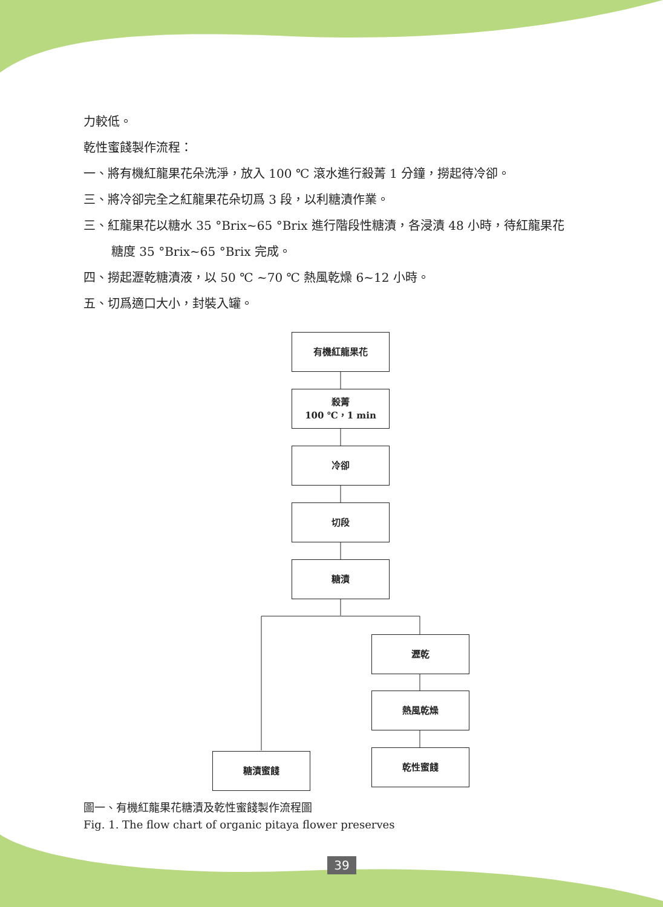力較低。
乾性蜜餞製作流程：
一、將有機紅龍果花朵洗淨，放入 100 ℃ 滾水進行殺菁 1 分鐘，撈起待冷卻。
三、將冷卻完全之紅龍果花朵切爲 3 段，以利糖漬作業。
三、紅龍果花以糖水 35 °Brix~65 °Brix 進行階段性糖漬，各浸漬 48 小時，待紅龍果花
糖度 35 °Brix~65 °Brix 完成。
四、撈起瀝乾糖漬液，以 50 ℃ ~70 ℃ 熱風乾燥 6~12 小時。
五、切爲適口大小，封裝入罐。
有機紅龍果花
殺菁
100 ℃，1 min
冷卻
切段
糖漬
瀝乾
熱風乾燥
糖漬蜜餞 乾性蜜餞
圖一、有機紅龍果花糖漬及乾性蜜餞製作流程圖
Fig. 1. The flow chart of organic pitaya flower preserves
39